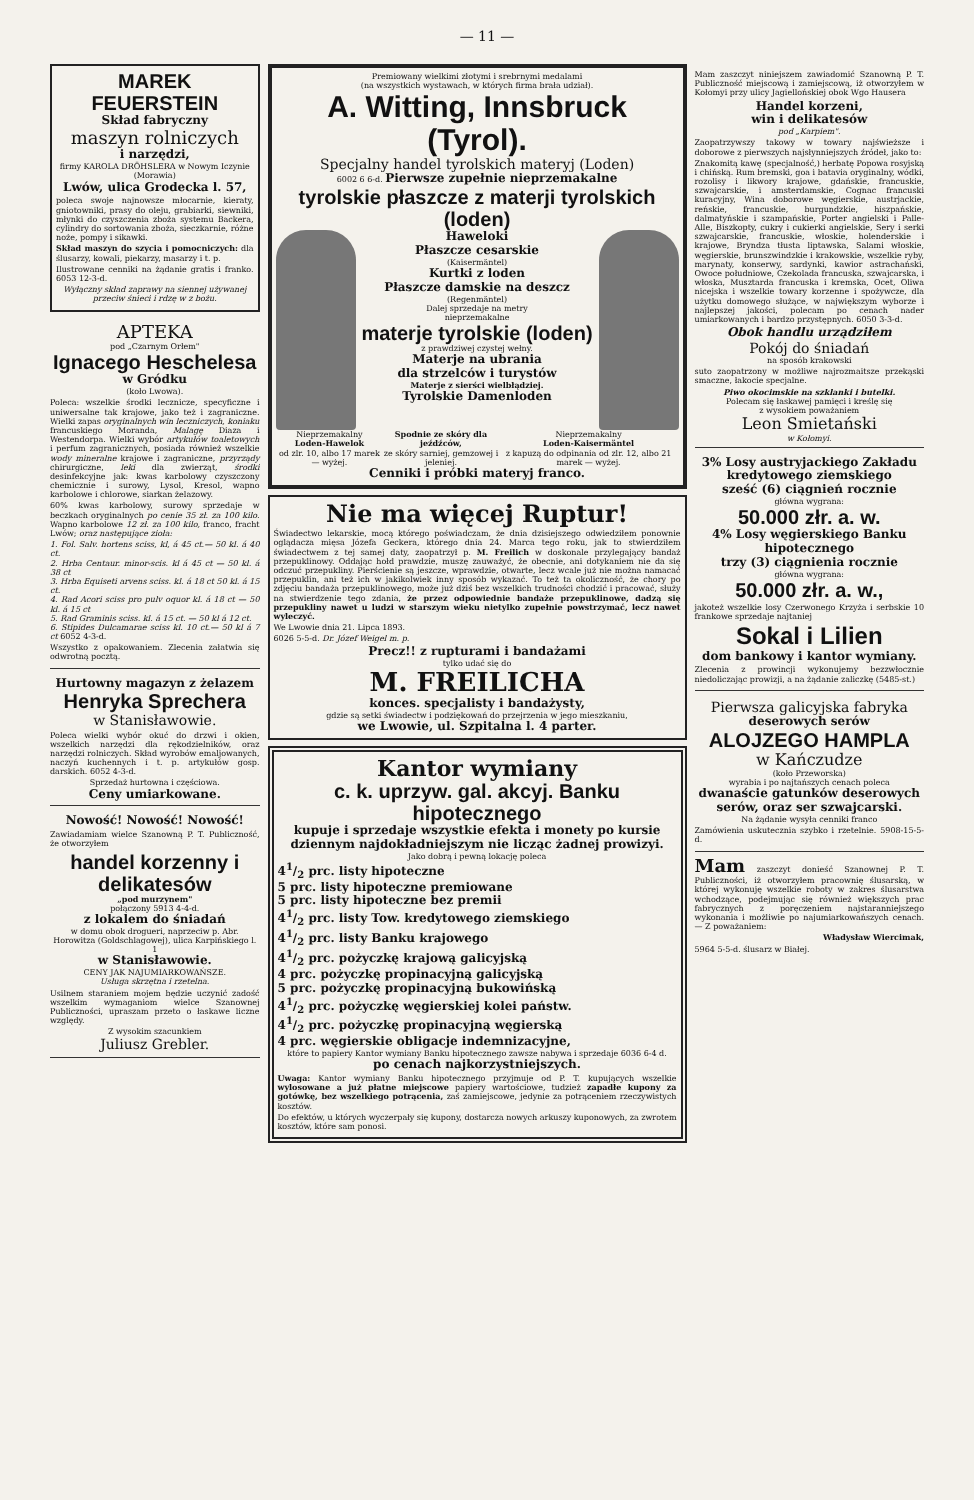— 11 —
MAREK FEUERSTEIN
Skład fabryczny
maszyn rolniczych
i narzędzi,
firmy KAROLA DRÖHSLERA w Nowym Iczynie (Morawia)
Lwów, ulica Grodecka l. 57,
poleca swoje najnowsze młocarnie, kieraty, gniotowniki, prasy do oleju, grabiarki, siewniki, młynki do czyszczenia zboża systemu Backera, cylindry do sortowania zboża, sieczkarnie, różne noże, pompy i sikawki.
Skład maszyn do szycia i pomocniczych: dla ślusarzy, kowali, piekarzy, masarzy i t. p.
Ilustrowane cenniki na żądanie gratis i franko. 6053 12-3-d.
Wyłączny skład zaprawy na siennej używanej przeciw śnieci i rdzę w z bożu.
APTEKA
pod „Czarnym Orłem"
Ignacego Heschelesa
w Gródku
(koło Lwowa).
Poleca: wszelkie środki lecznicze, specyficzne i uniwersalne tak krajowe, jako też i zagraniczne. Wielki zapas oryginalnych win leczniczych, koniaku francuskiego Moranda, Malagę Diaza i Westendorpa. Wielki wybór artykułów toaletowych i perfum zagranicznych, posiada również wszelkie wody mineralne krajowe i zagraniczne, przyrządy chirurgiczne, leki dla zwierząt, środki desinfekcyjne jak: kwas karbolowy czyszczony chemicznie i surowy, Lysol, Kresol, wapno karbolowe i chlorowe, siarkan żelazowy.
60% kwas karbolowy, surowy sprzedaje w beczkach oryginalnych po cenie 35 zł. za 100 kilo. Wapno karbolowe 12 zł. za 100 kilo, franco, fracht Lwów; oraz następujące zioła:
1. Fol. Salv. hortens sciss, kl, á 45 ct.— 50 kl. á 40 ct.
2. Hrba Centaur. minor-scis. kl á 45 ct — 50 kl. á 38 ct
3. Hrba Equiseti arvens sciss. kl. á 18 ct 50 kl. á 15 ct.
4. Rad Acori sciss pro pulv oquor kl. á 18 ct — 50 kl. á 15 ct
5. Rad Graminis sciss. kl. á 15 ct. — 50 kl á 12 ct.
6. Stipides Dulcamarae sciss kl. 10 ct.— 50 kl á 7 ct 6052 4-3-d.
Wszystko z opakowaniem. Zlecenia załatwia się odwrotną pocztą.
Hurtowny magazyn z żelazem
Henryka Sprechera
w Stanisławowie.
Poleca wielki wybór okuć do drzwi i okien, wszelkich narzędzi dla rękodzielników, oraz narzędzi rolniczych. Skład wyrobów emaljowanych, naczyń kuchennych i t. p. artykułów gosp. darskich. 6052 4-3-d.
Sprzedaż hurtowna i częściowa.
Ceny umiarkowane.
Nowość! Nowość! Nowość!
Zawiadamiam wielce Szanowną P. T. Publiczność, że otworzyłem
handel korzenny i delikatesów
„pod murzynem"
połączony 5913 4-4-d.
z lokalem do śniadań
w domu obok drogueri, naprzeciw p. Abr. Horowitza (Goldschlagowej), ulica Karpińskiego l. 1
w Stanisławowie.
CENY JAK NAJUMIARKOWAŃSZE.
Usługa skrzętna i rzetelna.
Usilnem staraniem mojem będzie uczynić zadość wszelkim wymaganiom wielce Szanownej Publiczności, upraszam przeto o łaskawe liczne względy.
Z wysokim szacunkiem
Juliusz Grebler.
Premiowany wielkimi złotymi i srebrnymi medalami
(na wszystkich wystawach, w których firma brała udział).
A. Witting, Innsbruck (Tyrol).
Specjalny handel tyrolskich materyj (Loden)
6002 6 6-d. Pierwsze zupełnie nieprzemakalne
tyrolskie płaszcze z materji tyrolskich (loden)
Haweloki
Płaszcze cesarskie
(Kaisermäntel)
Kurtki z loden
Płaszcze damskie na deszcz
(Regenmäntel)
Dalej sprzedaje na metry
nieprzemakalne
materje tyrolskie (loden)
z prawdziwej czystej wełny.
Materje na ubrania
dla strzelców i turystów
Materje z sierści wielbłądziej.
Tyrolskie Damenloden
Nieprzemakalny
Loden-Hawelok
od zlr. 10, albo 17 marek — wyżej.
Spodnie ze skóry dla jeźdźców,
ze skóry sarniej, gemzowej i jeleniej.
Nieprzemakalny
Loden-Kaisermäntel
z kapuzą do odpinania od zlr. 12, albo 21 marek — wyżej.
Cenniki i próbki materyj franco.
Nie ma więcej Ruptur!
Świadectwo lekarskie, mocą którego poświadczam, że dnia dzisiejszego odwiedziłem ponownie oglądacza mięsa Józefa Geckera, którego dnia 24. Marca tego roku, jak to stwierdziłem świadectwem z tej samej daty, zaopatrzył p. M. Freilich w doskonale przylegający bandaż przepuklinowy. Oddając hołd prawdzie, muszę zauważyć, że obecnie, ani dotykaniem nie da się odczuć przepukliny. Pierścienie są jeszcze, wprawdzie, otwarte, lecz wcale już nie można namacać przepuklin, ani też ich w jakikolwiek inny sposób wykazać. To też ta okoliczność, że chory po zdjęciu bandaża przepuklinowego, może już dziś bez wszelkich trudności chodzić i pracować, służy na stwierdzenie tego zdania, że przez odpowiednie bandaże przepuklinowe, dadzą się przepukliny nawet u ludzi w starszym wieku nietylko zupełnie powstrzymać, lecz nawet wyleczyć.
We Lwowie dnia 21. Lipca 1893.
6026 5-5-d. Dr. Józef Weigel m. p.
Precz!! z rupturami i bandażami
tylko udać się do
M. FREILICHA
konces. specjalisty i bandażysty,
gdzie są setki świadectw i podziękowań do przejrzenia w jego mieszkaniu,
we Lwowie, ul. Szpitalna l. 4 parter.
Kantor wymiany
c. k. uprzyw. gal. akcyj. Banku hipotecznego
kupuje i sprzedaje wszystkie efekta i monety po kursie dziennym najdokładniejszym nie licząc żadnej prowizyi.
Jako dobrą i pewną lokację poleca
41/2 prc. listy hipoteczne
5 prc. listy hipoteczne premiowane
5 prc. listy hipoteczne bez premii
41/2 prc. listy Tow. kredytowego ziemskiego
41/2 prc. listy Banku krajowego
41/2 prc. pożyczkę krajową galicyjską
4 prc. pożyczkę propinacyjną galicyjską
5 prc. pożyczkę propinacyjną bukowińską
41/2 prc. pożyczkę węgierskiej kolei państw.
41/2 prc. pożyczkę propinacyjną węgierską
4 prc. węgierskie obligacje indemnizacyjne,
które to papiery Kantor wymiany Banku hipotecznego zawsze nabywa i sprzedaje 6036 6-4 d.
po cenach najkorzystniejszych.
Uwaga: Kantor wymiany Banku hipotecznego przyjmuje od P. T. kupujących wszelkie wylosowane a już płatne miejscowe papiery wartościowe, tudzież zapadłe kupony za gotówkę, bez wszelkiego potrącenia, zaś zamiejscowe, jedynie za potrąceniem rzeczywistych kosztów.
Do efektów, u których wyczerpały się kupony, dostarcza nowych arkuszy kuponowych, za zwrotem kosztów, które sam ponosi.
Mam zaszczyt niniejszem zawiadomić Szanowną P. T. Publiczność miejscową i zamiejscową, iż otworzyłem w Kołomyi przy ulicy Jagiellońskiej obok Wgo Hausera
Handel korzeni,
win i delikatesów
pod „Karpiem".
Zaopatrzywszy takowy w towary najświeższe i doborowe z pierwszych najsłynniejszych źródeł, jako to:
Znakomitą kawę (specjalność,) herbatę Popowa rosyjską i chińską. Rum bremski, goa i batavia oryginalny, wódki, rozolisy i likwory krajowe, gdańskie, francuskie, szwajcarskie, i amsterdamskie, Cognac francuski kuracyjny, Wina doborowe węgierskie, austrjackie, reńskie, francuskie, burgundzkie, hiszpańskie, dalmatyńskie i szampańskie, Porter angielski i Palle-Alle, Biszkopty, cukry i cukierki angielskie, Sery i serki szwajcarskie, francuskie, włoskie, holenderskie i krajowe, Bryndza tłusta liptawska, Salami włoskie, węgierskie, brunszwindzkie i krakowskie, wszelkie ryby, marynaty, konserwy, sardynki, kawior astrachański, Owoce południowe, Czekolada francuska, szwajcarska, i włoska, Musztarda francuska i kremska, Ocet, Oliwa nicejska i wszelkie towary korzenne i spożywcze, dla użytku domowego służące, w największym wyborze i najlepszej jakości, polecam po cenach nader umiarkowanych i bardzo przystępnych. 6050 3-3-d.
Obok handlu urządziłem
Pokój do śniadań
na sposób krakowski
suto zaopatrzony w możliwe najrozmaitsze przekąski smaczne, łakocie specjalne.
Piwo okocimskie na szklanki i butelki.
Polecam się łaskawej pamięci i kreślę się
z wysokiem poważaniem
Leon Smietański
w Kołomyi.
3% Losy austryjackiego Zakładu kredytowego ziemskiego
sześć (6) ciągnień rocznie
główna wygrana:
50.000 złr. a. w.
4% Losy węgierskiego Banku hipotecznego
trzy (3) ciągnienia rocznie
główna wygrana:
50.000 złr. a. w.,
jakoteż wszelkie losy Czerwonego Krzyża i serbskie 10 frankowe sprzedaje najtaniej
Sokal i Lilien
dom bankowy i kantor wymiany.
Zlecenia z prowincji wykonujemy bezzwłocznie niedoliczając prowizji, a na żądanie zaliczkę (5485-st.)
Pierwsza galicyjska fabryka
deserowych serów
ALOJZEGO HAMPLA
w Kańczudze
(koło Przeworska)
wyrabia i po najtańszych cenach poleca
dwanaście gatunków deserowych serów, oraz ser szwajcarski.
Na żądanie wysyła cenniki franco
Zamówienia uskutecznia szybko i rzetelnie. 5908-15-5-d.
Mam zaszczyt donieść Szanownej P. T. Publiczności, iż otworzyłem pracownię ślusarską, w której wykonuję wszelkie roboty w zakres ślusarstwa wchodzące, podejmując się również większych prac fabrycznych z poręczeniem najstaranniejszego wykonania i możliwie po najumiarkowańszych cenach. — Z poważaniem:
Władysław Wiercimak,
5964 5-5-d. ślusarz w Białej.